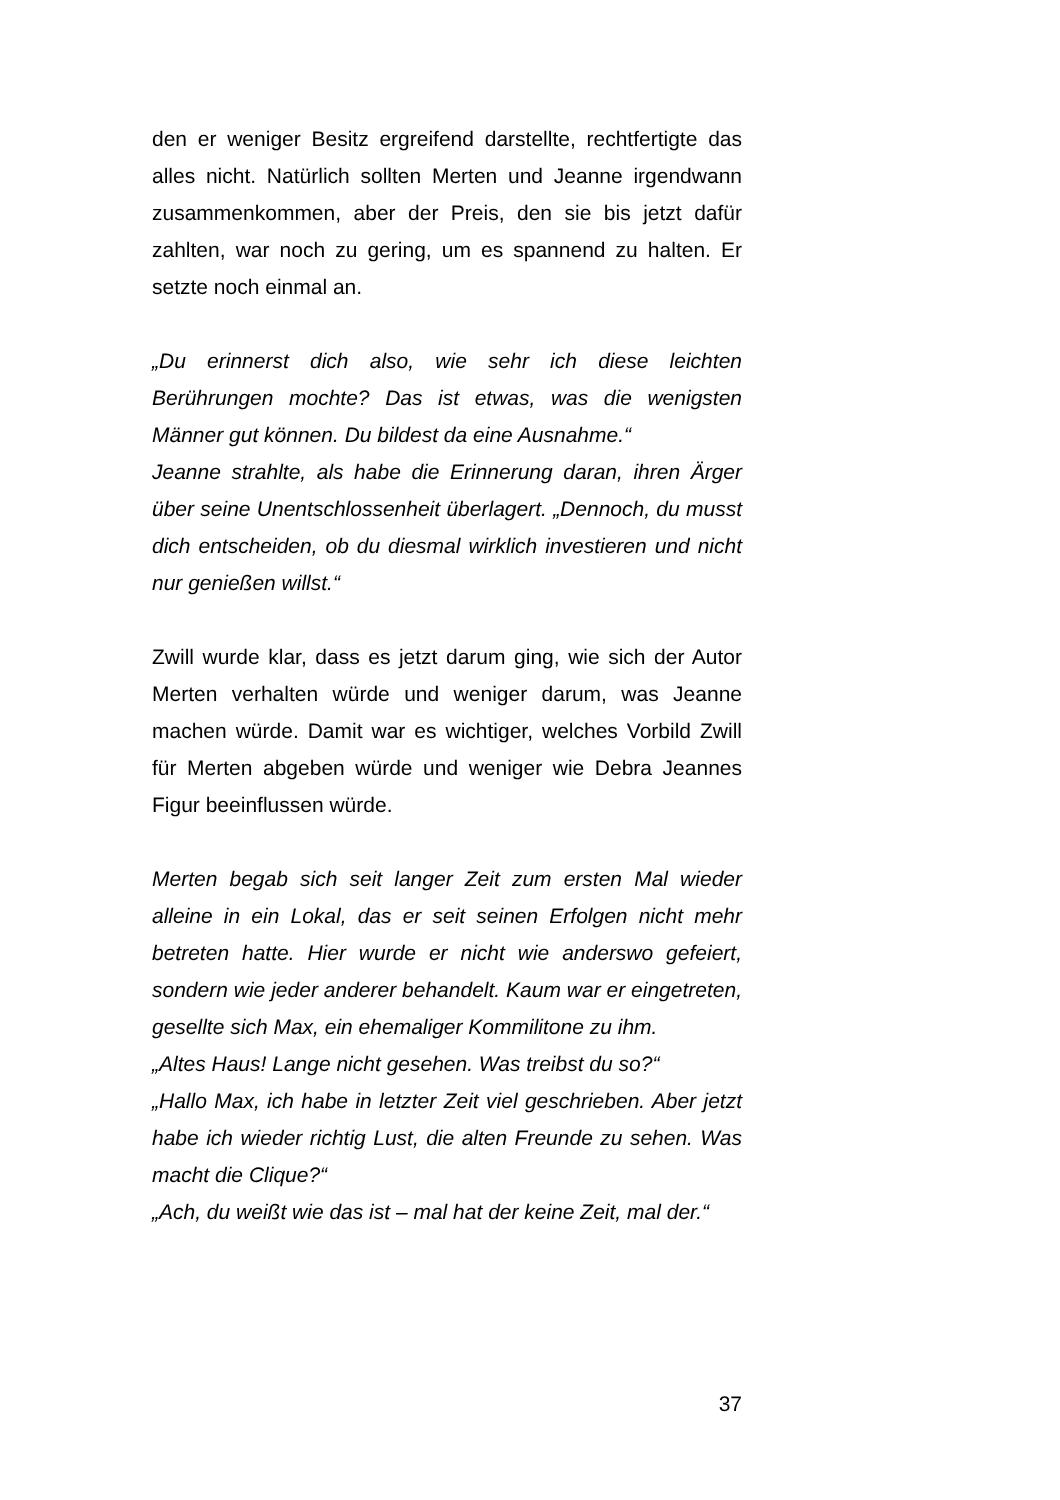den er weniger Besitz ergreifend darstellte, rechtfertigte das alles nicht. Natürlich sollten Merten und Jeanne irgendwann zusammenkommen, aber der Preis, den sie bis jetzt dafür zahlten, war noch zu gering, um es spannend zu halten. Er setzte noch einmal an.
„Du erinnerst dich also, wie sehr ich diese leichten Berührungen mochte? Das ist etwas, was die wenigsten Männer gut können. Du bildest da eine Ausnahme.“
Jeanne strahlte, als habe die Erinnerung daran, ihren Ärger über seine Unentschlossenheit überlagert. „Dennoch, du musst dich entscheiden, ob du diesmal wirklich investieren und nicht nur genießen willst.“
Zwill wurde klar, dass es jetzt darum ging, wie sich der Autor Merten verhalten würde und weniger darum, was Jeanne machen würde. Damit war es wichtiger, welches Vorbild Zwill für Merten abgeben würde und weniger wie Debra Jeannes Figur beeinflussen würde.
Merten begab sich seit langer Zeit zum ersten Mal wieder alleine in ein Lokal, das er seit seinen Erfolgen nicht mehr betreten hatte. Hier wurde er nicht wie anderswo gefeiert, sondern wie jeder anderer behandelt. Kaum war er eingetreten, gesellte sich Max, ein ehemaliger Kommilitone zu ihm.
„Altes Haus! Lange nicht gesehen. Was treibst du so?“
„Hallo Max, ich habe in letzter Zeit viel geschrieben. Aber jetzt habe ich wieder richtig Lust, die alten Freunde zu sehen. Was macht die Clique?“
„Ach, du weißt wie das ist – mal hat der keine Zeit, mal der.“
37